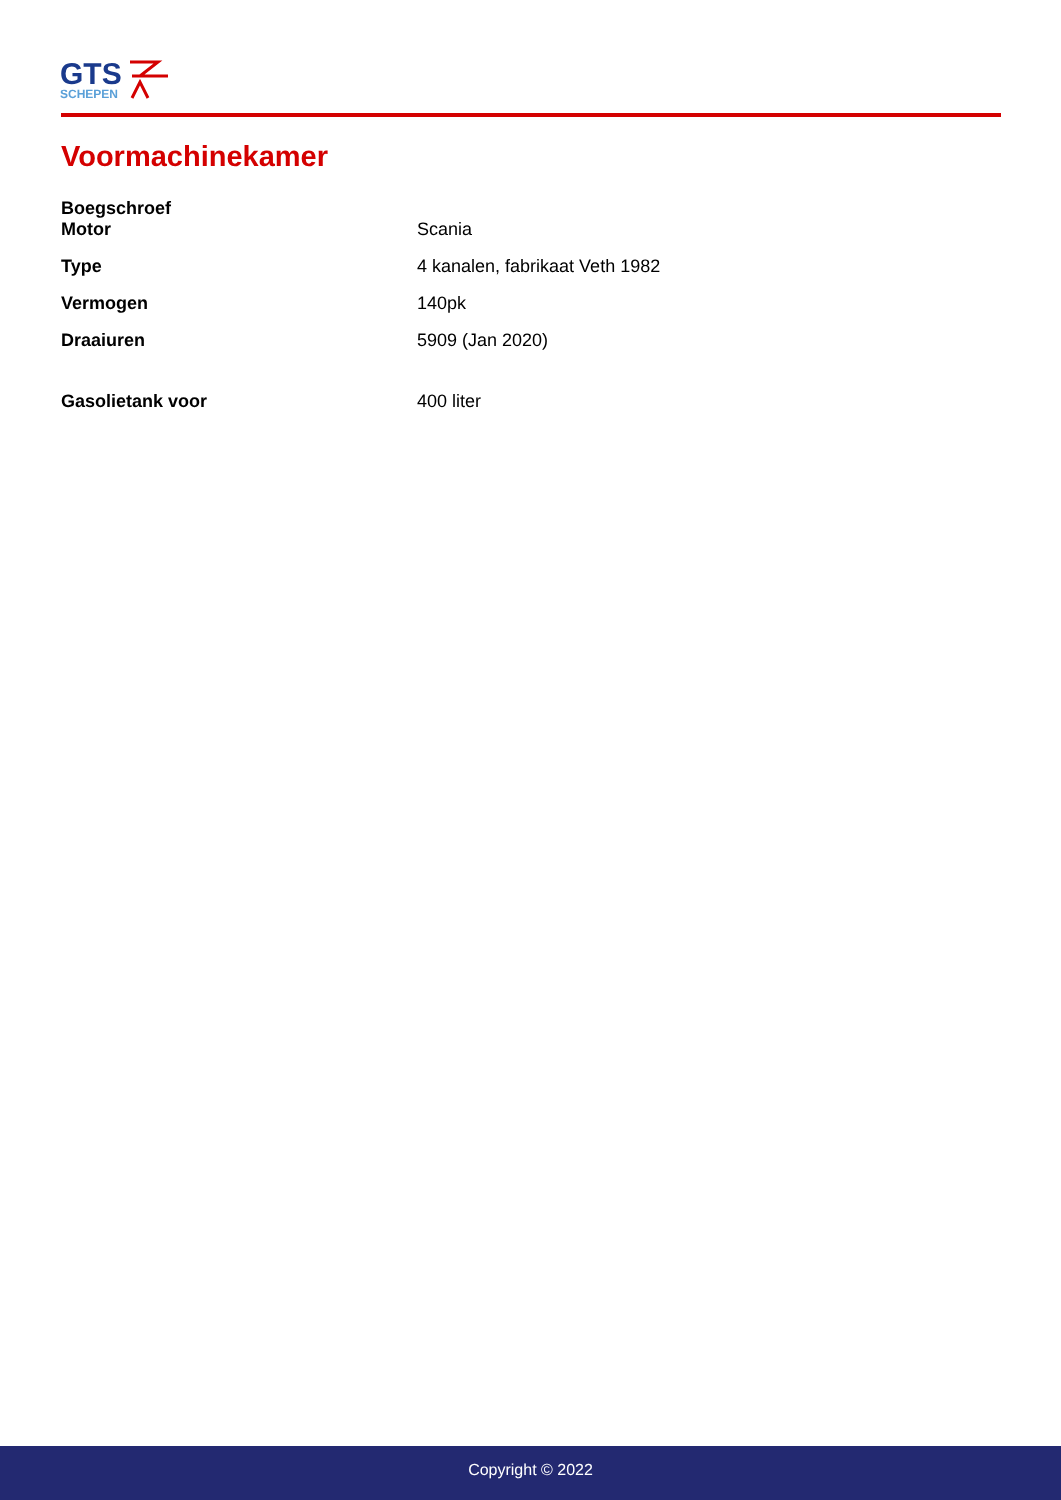GTS
SCHEPEN
Voormachinekamer
| Boegschroef | |
| Motor | Scania |
| Type | 4 kanalen, fabrikaat Veth 1982 |
| Vermogen | 140pk |
| Draaiuren | 5909 (Jan 2020) |
| Gasolietank voor | 400 liter |
Copyright © 2022